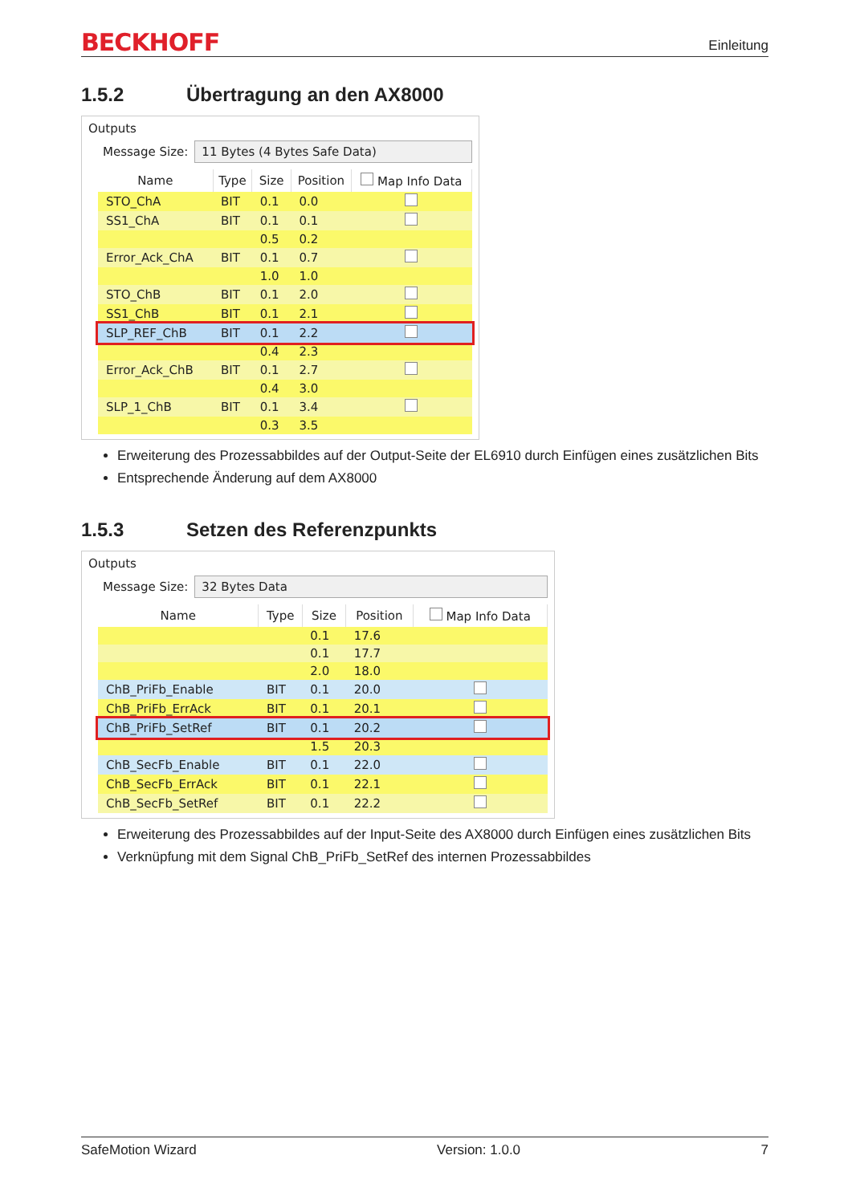BECKHOFF
Einleitung
1.5.2 Übertragung an den AX8000
Outputs
Message Size:
11 Bytes (4 Bytes Safe Data)
| Name | Type | Size | Position | Map Info Data |
| --- | --- | --- | --- | --- |
| STO_ChA | BIT | 0.1 | 0.0 | |
| SS1_ChA | BIT | 0.1 | 0.1 | |
| | | 0.5 | 0.2 | |
| Error_Ack_ChA | BIT | 0.1 | 0.7 | |
| | | 1.0 | 1.0 | |
| STO_ChB | BIT | 0.1 | 2.0 | |
| SS1_ChB | BIT | 0.1 | 2.1 | |
| SLP_REF_ChB | BIT | 0.1 | 2.2 | |
| | | 0.4 | 2.3 | |
| Error_Ack_ChB | BIT | 0.1 | 2.7 | |
| | | 0.4 | 3.0 | |
| SLP_1_ChB | BIT | 0.1 | 3.4 | |
| | | 0.3 | 3.5 | |
Erweiterung des Prozessabbildes auf der Output-Seite der EL6910 durch Einfügen eines zusätzlichen Bits
Entsprechende Änderung auf dem AX8000
1.5.3 Setzen des Referenzpunkts
Outputs
Message Size:
32 Bytes Data
| Name | Type | Size | Position | Map Info Data |
| --- | --- | --- | --- | --- |
| | | 0.1 | 17.6 | |
| | | 0.1 | 17.7 | |
| | | 2.0 | 18.0 | |
| ChB_PriFb_Enable | BIT | 0.1 | 20.0 | |
| ChB_PriFb_ErrAck | BIT | 0.1 | 20.1 | |
| ChB_PriFb_SetRef | BIT | 0.1 | 20.2 | |
| | | 1.5 | 20.3 | |
| ChB_SecFb_Enable | BIT | 0.1 | 22.0 | |
| ChB_SecFb_ErrAck | BIT | 0.1 | 22.1 | |
| ChB_SecFb_SetRef | BIT | 0.1 | 22.2 | |
Erweiterung des Prozessabbildes auf der Input-Seite des AX8000 durch Einfügen eines zusätzlichen Bits
Verknüpfung mit dem Signal ChB_PriFb_SetRef des internen Prozessabbildes
SafeMotion Wizard Version: 1.0.0 7